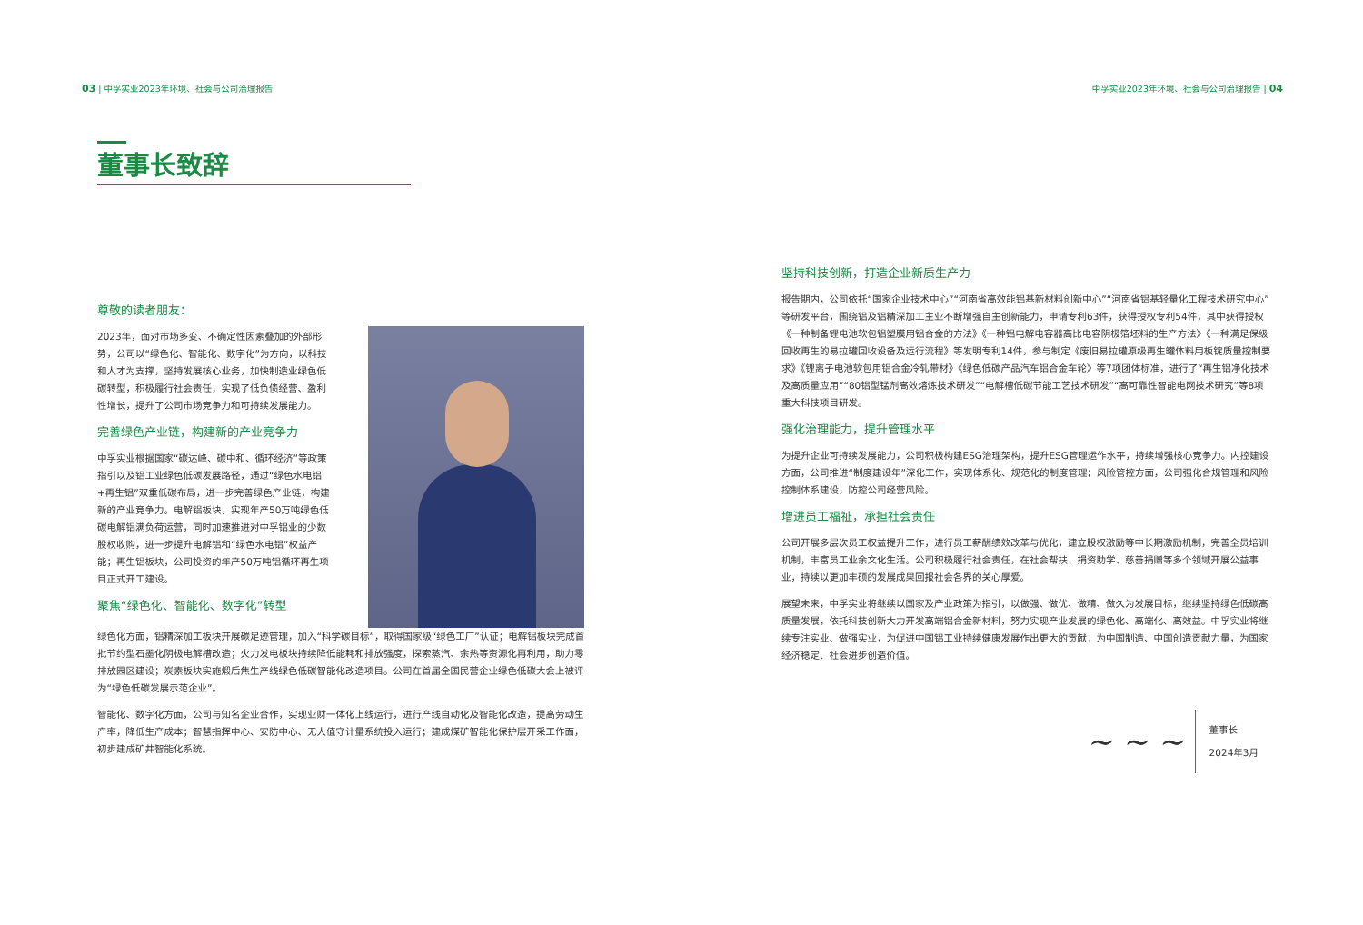03 | 中孚实业2023年环境、社会与公司治理报告
中孚实业2023年环境、社会与公司治理报告 | 04
董事长致辞
尊敬的读者朋友：
2023年，面对市场多变、不确定性因素叠加的外部形势，公司以“绿色化、智能化、数字化”为方向，以科技和人才为支撑，坚持发展核心业务，加快制造业绿色低碳转型，积极履行社会责任，实现了低负债经营、盈利性增长，提升了公司市场竞争力和可持续发展能力。
完善绿色产业链，构建新的产业竞争力
中孚实业根据国家“碳达峰、碳中和、循环经济”等政策指引以及铝工业绿色低碳发展路径，通过“绿色水电铝+再生铝”双重低碳布局，进一步完善绿色产业链，构建新的产业竞争力。电解铝板块，实现年产50万吨绿色低碳电解铝满负荷运营，同时加速推进对中孚铝业的少数股权收购，进一步提升电解铝和“绿色水电铝”权益产能；再生铝板块，公司投资的年产50万吨铝循环再生项目正式开工建设。
聚焦“绿色化、智能化、数字化”转型
绿色化方面，铝精深加工板块开展碳足迹管理，加入“科学碳目标”，取得国家级“绿色工厂”认证；电解铝板块完成首批节约型石墨化阴极电解槽改造；火力发电板块持续降低能耗和排放强度，探索蒸汽、余热等资源化再利用，助力零排放园区建设；炭素板块实施煅后焦生产线绿色低碳智能化改造项目。公司在首届全国民营企业绿色低碳大会上被评为“绿色低碳发展示范企业”。
智能化、数字化方面，公司与知名企业合作，实现业财一体化上线运行，进行产线自动化及智能化改造，提高劳动生产率，降低生产成本；智慧指挥中心、安防中心、无人值守计量系统投入运行；建成煤矿智能化保护层开采工作面，初步建成矿井智能化系统。
坚持科技创新，打造企业新质生产力
报告期内，公司依托“国家企业技术中心”“河南省高效能铝基新材料创新中心”“河南省铝基轻量化工程技术研究中心”等研发平台，围绕铝及铝精深加工主业不断增强自主创新能力，申请专利63件，获得授权专利54件，其中获得授权《一种制备锂电池软包铝塑膜用铝合金的方法》《一种铝电解电容器高比电容阴极箔坯料的生产方法》《一种满足保级回收再生的易拉罐回收设备及运行流程》等发明专利14件，参与制定《废旧易拉罐原级再生罐体料用板锭质量控制要求》《锂离子电池软包用铝合金冷轧带材》《绿色低碳产品汽车铝合金车轮》等7项团体标准，进行了“再生铝净化技术及高质量应用”“80铝型锰剂高效熔炼技术研发”“电解槽低碳节能工艺技术研发”“高可靠性智能电网技术研究”等8项重大科技项目研发。
强化治理能力，提升管理水平
为提升企业可持续发展能力，公司积极构建ESG治理架构，提升ESG管理运作水平，持续增强核心竞争力。内控建设方面，公司推进“制度建设年”深化工作，实现体系化、规范化的制度管理；风险管控方面，公司强化合规管理和风险控制体系建设，防控公司经营风险。
增进员工福祉，承担社会责任
公司开展多层次员工权益提升工作，进行员工薪酬绩效改革与优化，建立股权激励等中长期激励机制，完善全员培训机制，丰富员工业余文化生活。公司积极履行社会责任，在社会帮扶、捐资助学、慈善捐赠等多个领域开展公益事业，持续以更加丰硕的发展成果回报社会各界的关心厚爱。
展望未来，中孚实业将继续以国家及产业政策为指引，以做强、做优、做精、做久为发展目标，继续坚持绿色低碳高质量发展，依托科技创新大力开发高端铝合金新材料，努力实现产业发展的绿色化、高端化、高效益。中孚实业将继续专注实业、做强实业，为促进中国铝工业持续健康发展作出更大的贡献，为中国制造、中国创造贡献力量，为国家经济稳定、社会进步创造价值。
~ ~ ~
董事长
2024年3月